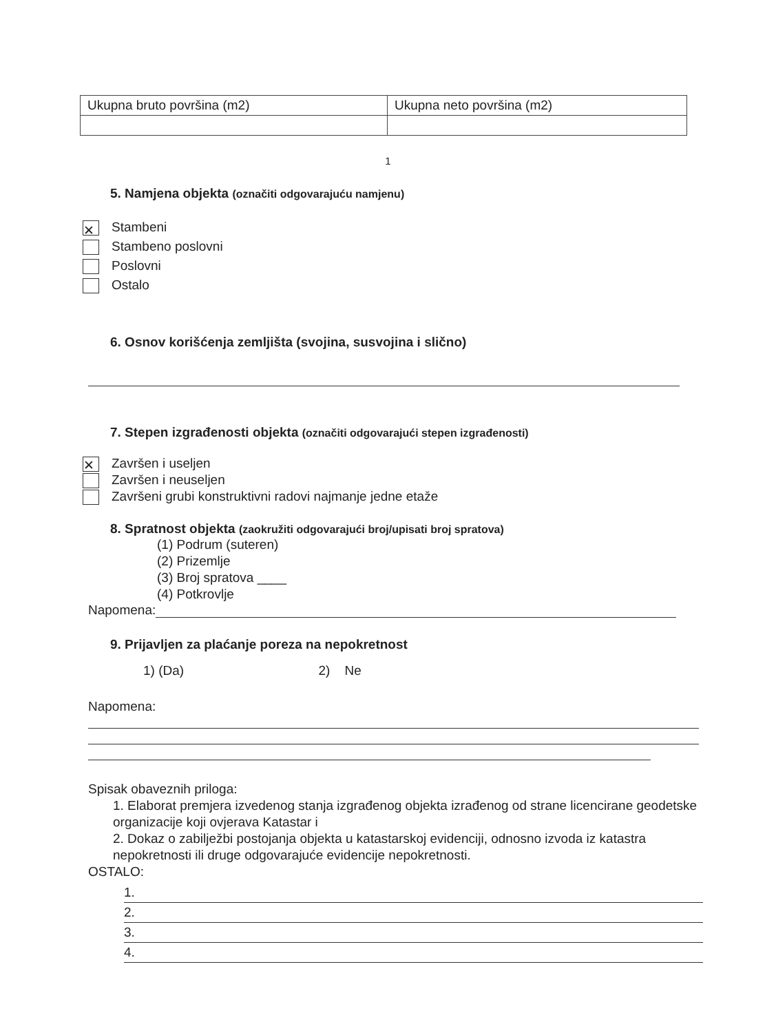| Ukupna bruto površina (m2) | Ukupna neto površina (m2) |
1
5. Namjena objekta (označiti odgovarajuću namjenu)
✕ Stambeni
Stambeno poslovni
Poslovni
Ostalo
6. Osnov korišćenja zemljišta (svojina, susvojina i slično)
7. Stepen izgrađenosti objekta (označiti odgovarajući stepen izgrađenosti)
✕ Završen i useljen
Završen i neuseljen
Završeni grubi konstruktivni radovi najmanje jedne etaže
8. Spratnost objekta (zaokružiti odgovarajući broj/upisati broj spratova)
(1) Podrum (suteren)
(2) Prizemlje
(3) Broj spratova ____
(4) Potkrovlje
Napomena:
9. Prijavljen za plaćanje poreza na nepokretnost
1) (Da) 2) Ne
Napomena:
Spisak obaveznih priloga:
1. Elaborat premjera izvedenog stanja izgrađenog objekta izrađenog od strane licencirane geodetske organizacije koji ovjerava Katastar i
2. Dokaz o zabilježbi postojanja objekta u katastarskoj evidenciji, odnosno izvoda iz katastra nepokretnosti ili druge odgovarajuće evidencije nepokretnosti.
OSTALO:
1.
2.
3.
4.